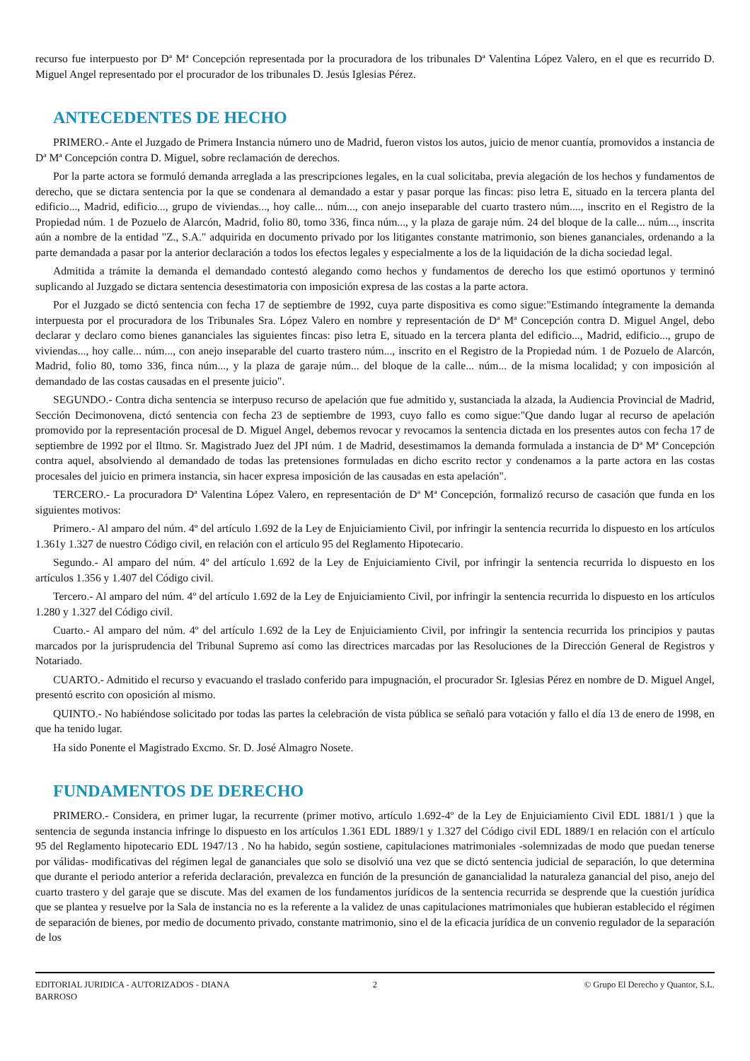recurso fue interpuesto por Dª Mª Concepción representada por la procuradora de los tribunales Dª Valentina López Valero, en el que es recurrido D. Miguel Angel representado por el procurador de los tribunales D. Jesús Iglesias Pérez.
ANTECEDENTES DE HECHO
PRIMERO.- Ante el Juzgado de Primera Instancia número uno de Madrid, fueron vistos los autos, juicio de menor cuantía, promovidos a instancia de Dª Mª Concepción contra D. Miguel, sobre reclamación de derechos.
Por la parte actora se formuló demanda arreglada a las prescripciones legales, en la cual solicitaba, previa alegación de los hechos y fundamentos de derecho, que se dictara sentencia por la que se condenara al demandado a estar y pasar porque las fincas: piso letra E, situado en la tercera planta del edificio..., Madrid, edificio..., grupo de viviendas..., hoy calle... núm..., con anejo inseparable del cuarto trastero núm...., inscrito en el Registro de la Propiedad núm. 1 de Pozuelo de Alarcón, Madrid, folio 80, tomo 336, finca núm..., y la plaza de garaje núm. 24 del bloque de la calle... núm..., inscrita aún a nombre de la entidad "Z., S.A." adquirida en documento privado por los litigantes constante matrimonio, son bienes gananciales, ordenando a la parte demandada a pasar por la anterior declaración a todos los efectos legales y especialmente a los de la liquidación de la dicha sociedad legal.
Admitida a trámite la demanda el demandado contestó alegando como hechos y fundamentos de derecho los que estimó oportunos y terminó suplicando al Juzgado se dictara sentencia desestimatoria con imposición expresa de las costas a la parte actora.
Por el Juzgado se dictó sentencia con fecha 17 de septiembre de 1992, cuya parte dispositiva es como sigue:"Estimando íntegramente la demanda interpuesta por el procuradora de los Tribunales Sra. López Valero en nombre y representación de Dª Mª Concepción contra D. Miguel Angel, debo declarar y declaro como bienes gananciales las siguientes fincas: piso letra E, situado en la tercera planta del edificio..., Madrid, edificio..., grupo de viviendas..., hoy calle... núm..., con anejo inseparable del cuarto trastero núm..., inscrito en el Registro de la Propiedad núm. 1 de Pozuelo de Alarcón, Madrid, folio 80, tomo 336, finca núm..., y la plaza de garaje núm... del bloque de la calle... núm... de la misma localidad; y con imposición al demandado de las costas causadas en el presente juicio".
SEGUNDO.- Contra dicha sentencia se interpuso recurso de apelación que fue admitido y, sustanciada la alzada, la Audiencia Provincial de Madrid, Sección Decimonovena, dictó sentencia con fecha 23 de septiembre de 1993, cuyo fallo es como sigue:"Que dando lugar al recurso de apelación promovido por la representación procesal de D. Miguel Angel, debemos revocar y revocamos la sentencia dictada en los presentes autos con fecha 17 de septiembre de 1992 por el Iltmo. Sr. Magistrado Juez del JPI núm. 1 de Madrid, desestimamos la demanda formulada a instancia de Dª Mª Concepción contra aquel, absolviendo al demandado de todas las pretensiones formuladas en dicho escrito rector y condenamos a la parte actora en las costas procesales del juicio en primera instancia, sin hacer expresa imposición de las causadas en esta apelación".
TERCERO.- La procuradora Dª Valentina López Valero, en representación de Dª Mª Concepción, formalizó recurso de casación que funda en los siguientes motivos:
Primero.- Al amparo del núm. 4º del artículo 1.692 de la Ley de Enjuiciamiento Civil, por infringir la sentencia recurrida lo dispuesto en los artículos 1.361y 1.327 de nuestro Código civil, en relación con el artículo 95 del Reglamento Hipotecario.
Segundo.- Al amparo del núm. 4º del artículo 1.692 de la Ley de Enjuiciamiento Civil, por infringir la sentencia recurrida lo dispuesto en los artículos 1.356 y 1.407 del Código civil.
Tercero.- Al amparo del núm. 4º del artículo 1.692 de la Ley de Enjuiciamiento Civil, por infringir la sentencia recurrida lo dispuesto en los artículos 1.280 y 1.327 del Código civil.
Cuarto.- Al amparo del núm. 4º del artículo 1.692 de la Ley de Enjuiciamiento Civil, por infringir la sentencia recurrida los principios y pautas marcados por la jurisprudencia del Tribunal Supremo así como las directrices marcadas por las Resoluciones de la Dirección General de Registros y Notariado.
CUARTO.- Admitido el recurso y evacuando el traslado conferido para impugnación, el procurador Sr. Iglesias Pérez en nombre de D. Miguel Angel, presentó escrito con oposición al mismo.
QUINTO.- No habiéndose solicitado por todas las partes la celebración de vista pública se señaló para votación y fallo el día 13 de enero de 1998, en que ha tenido lugar.
Ha sido Ponente el Magistrado Excmo. Sr. D. José Almagro Nosete.
FUNDAMENTOS DE DERECHO
PRIMERO.- Considera, en primer lugar, la recurrente (primer motivo, artículo 1.692-4º de la Ley de Enjuiciamiento Civil EDL 1881/1 ) que la sentencia de segunda instancia infringe lo dispuesto en los artículos 1.361 EDL 1889/1 y 1.327 del Código civil EDL 1889/1 en relación con el artículo 95 del Reglamento hipotecario EDL 1947/13 . No ha habido, según sostiene, capitulaciones matrimoniales -solemnizadas de modo que puedan tenerse por válidas- modificativas del régimen legal de gananciales que solo se disolvió una vez que se dictó sentencia judicial de separación, lo que determina que durante el periodo anterior a referida declaración, prevalezca en función de la presunción de ganancialidad la naturaleza ganancial del piso, anejo del cuarto trastero y del garaje que se discute. Mas del examen de los fundamentos jurídicos de la sentencia recurrida se desprende que la cuestión jurídica que se plantea y resuelve por la Sala de instancia no es la referente a la validez de unas capitulaciones matrimoniales que hubieran establecido el régimen de separación de bienes, por medio de documento privado, constante matrimonio, sino el de la eficacia jurídica de un convenio regulador de la separación de los
EDITORIAL JURIDICA - AUTORIZADOS - DIANA BARROSO
2 © Grupo El Derecho y Quantor, S.L.